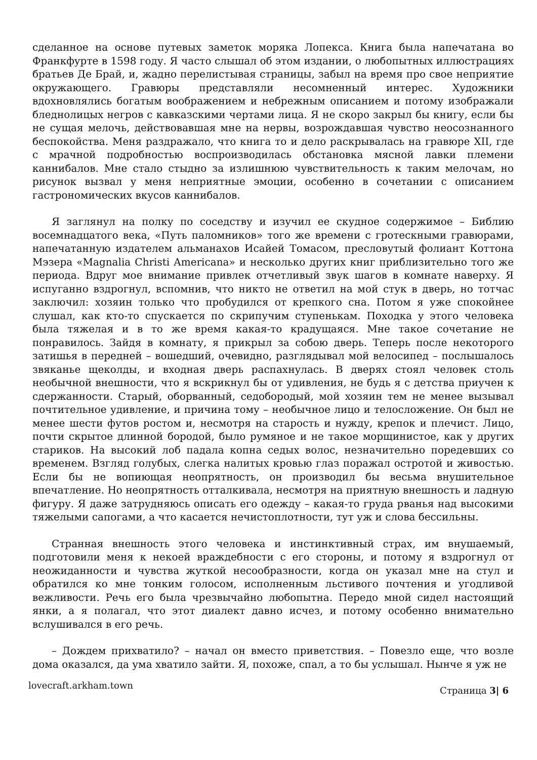сделанное на основе путевых заметок моряка Лопекса. Книга была напечатана во Франкфурте в 1598 году. Я часто слышал об этом издании, о любопытных иллюстрациях братьев Де Брай, и, жадно перелистывая страницы, забыл на время про свое неприятие окружающего. Гравюры представляли несомненный интерес. Художники вдохновлялись богатым воображением и небрежным описанием и потому изображали бледнолицых негров с кавказскими чертами лица. Я не скоро закрыл бы книгу, если бы не сущая мелочь, действовавшая мне на нервы, возрождавшая чувство неосознанного беспокойства. Меня раздражало, что книга то и дело раскрывалась на гравюре XII, где с мрачной подробностью воспроизводилась обстановка мясной лавки племени каннибалов. Мне стало стыдно за излишнюю чувствительность к таким мелочам, но рисунок вызвал у меня неприятные эмоции, особенно в сочетании с описанием гастрономических вкусов каннибалов.
Я заглянул на полку по соседству и изучил ее скудное содержимое – Библию восемнадцатого века, «Путь паломников» того же времени с гротескными гравюрами, напечатанную издателем альманахов Исайей Томасом, пресловутый фолиант Коттона Мэзера «Magnalia Christi Americana» и несколько других книг приблизительно того же периода. Вдруг мое внимание привлек отчетливый звук шагов в комнате наверху. Я испуганно вздрогнул, вспомнив, что никто не ответил на мой стук в дверь, но тотчас заключил: хозяин только что пробудился от крепкого сна. Потом я уже спокойнее слушал, как кто-то спускается по скрипучим ступенькам. Походка у этого человека была тяжелая и в то же время какая-то крадущаяся. Мне такое сочетание не понравилось. Зайдя в комнату, я прикрыл за собою дверь. Теперь после некоторого затишья в передней – вошедший, очевидно, разглядывал мой велосипед – послышалось звяканье щеколды, и входная дверь распахнулась. В дверях стоял человек столь необычной внешности, что я вскрикнул бы от удивления, не будь я с детства приучен к сдержанности. Старый, оборванный, седобородый, мой хозяин тем не менее вызывал почтительное удивление, и причина тому – необычное лицо и телосложение. Он был не менее шести футов ростом и, несмотря на старость и нужду, крепок и плечист. Лицо, почти скрытое длинной бородой, было румяное и не такое морщинистое, как у других стариков. На высокий лоб падала копна седых волос, незначительно поредевших со временем. Взгляд голубых, слегка налитых кровью глаз поражал остротой и живостью. Если бы не вопиющая неопрятность, он производил бы весьма внушительное впечатление. Но неопрятность отталкивала, несмотря на приятную внешность и ладную фигуру. Я даже затрудняюсь описать его одежду – какая-то груда рванья над высокими тяжелыми сапогами, а что касается нечистоплотности, тут уж и слова бессильны.
Странная внешность этого человека и инстинктивный страх, им внушаемый, подготовили меня к некоей враждебности с его стороны, и потому я вздрогнул от неожиданности и чувства жуткой несообразности, когда он указал мне на стул и обратился ко мне тонким голосом, исполненным льстивого почтения и угодливой вежливости. Речь его была чрезвычайно любопытна. Передо мной сидел настоящий янки, а я полагал, что этот диалект давно исчез, и потому особенно внимательно вслушивался в его речь.
– Дождем прихватило? – начал он вместо приветствия. – Повезло еще, что возле дома оказался, да ума хватило зайти. Я, похоже, спал, а то бы услышал. Нынче я уж не
lovecraft.arkham.town Страница 3| 6